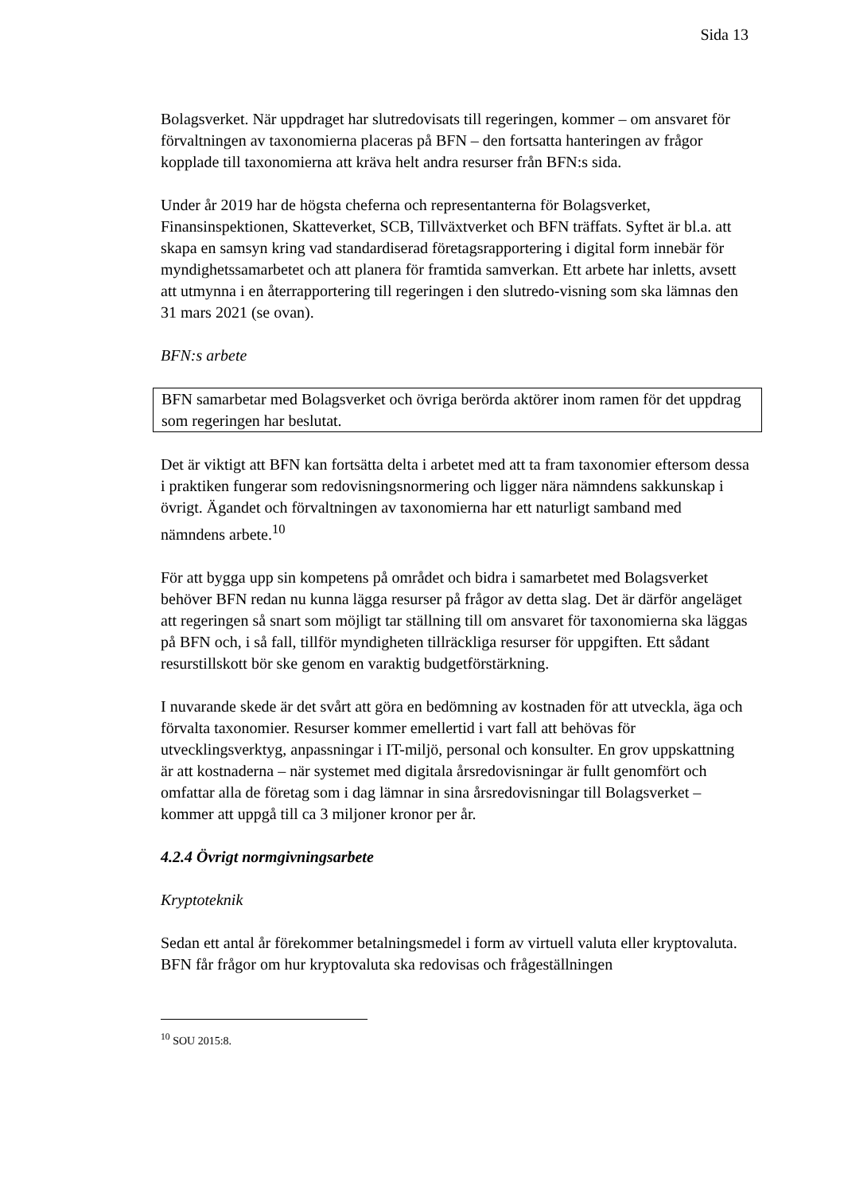Sida 13
Bolagsverket. När uppdraget har slutredovisats till regeringen, kommer – om ansvaret för förvaltningen av taxonomierna placeras på BFN – den fortsatta hanteringen av frågor kopplade till taxonomierna att kräva helt andra resurser från BFN:s sida.
Under år 2019 har de högsta cheferna och representanterna för Bolagsverket, Finansinspektionen, Skatteverket, SCB, Tillväxtverket och BFN träffats. Syftet är bl.a. att skapa en samsyn kring vad standardiserad företagsrapportering i digital form innebär för myndighetssamarbetet och att planera för framtida samverkan. Ett arbete har inletts, avsett att utmynna i en återrapportering till regeringen i den slutredo-visning som ska lämnas den 31 mars 2021 (se ovan).
BFN:s arbete
BFN samarbetar med Bolagsverket och övriga berörda aktörer inom ramen för det uppdrag som regeringen har beslutat.
Det är viktigt att BFN kan fortsätta delta i arbetet med att ta fram taxonomier eftersom dessa i praktiken fungerar som redovisningsnormering och ligger nära nämndens sakkunskap i övrigt. Ägandet och förvaltningen av taxonomierna har ett naturligt samband med nämndens arbete.<sup>10</sup>
För att bygga upp sin kompetens på området och bidra i samarbetet med Bolagsverket behöver BFN redan nu kunna lägga resurser på frågor av detta slag. Det är därför angeläget att regeringen så snart som möjligt tar ställning till om ansvaret för taxonomierna ska läggas på BFN och, i så fall, tillför myndigheten tillräckliga resurser för uppgiften. Ett sådant resurstillskott bör ske genom en varaktig budgetförstärkning.
I nuvarande skede är det svårt att göra en bedömning av kostnaden för att utveckla, äga och förvalta taxonomier. Resurser kommer emellertid i vart fall att behövas för utvecklingsverktyg, anpassningar i IT-miljö, personal och konsulter. En grov uppskattning är att kostnaderna – när systemet med digitala årsredovisningar är fullt genomfört och omfattar alla de företag som i dag lämnar in sina årsredovisningar till Bolagsverket – kommer att uppgå till ca 3 miljoner kronor per år.
4.2.4 Övrigt normgivningsarbete
Kryptoteknik
Sedan ett antal år förekommer betalningsmedel i form av virtuell valuta eller kryptovaluta. BFN får frågor om hur kryptovaluta ska redovisas och frågeställningen
<sup>10</sup> SOU 2015:8.